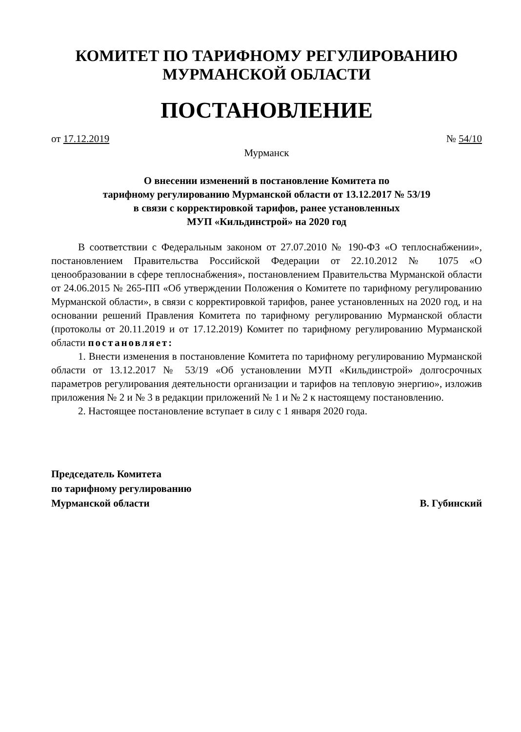КОМИТЕТ ПО ТАРИФНОМУ РЕГУЛИРОВАНИЮ
МУРМАНСКОЙ ОБЛАСТИ
ПОСТАНОВЛЕНИЕ
от 17.12.2019 № 54/10
Мурманск
О внесении изменений в постановление Комитета по
тарифному регулированию Мурманской области от 13.12.2017 № 53/19
в связи с корректировкой тарифов, ранее установленных
МУП «Кильдинстрой» на 2020 год
В соответствии с Федеральным законом от 27.07.2010 № 190-ФЗ «О теплоснабжении», постановлением Правительства Российской Федерации от 22.10.2012 № 1075 «О ценообразовании в сфере теплоснабжения», постановлением Правительства Мурманской области от 24.06.2015 № 265-ПП «Об утверждении Положения о Комитете по тарифному регулированию Мурманской области», в связи с корректировкой тарифов, ранее установленных на 2020 год, и на основании решений Правления Комитета по тарифному регулированию Мурманской области (протоколы от 20.11.2019 и от 17.12.2019) Комитет по тарифному регулированию Мурманской области постановляет:
1. Внести изменения в постановление Комитета по тарифному регулированию Мурманской области от 13.12.2017 № 53/19 «Об установлении МУП «Кильдинстрой» долгосрочных параметров регулирования деятельности организации и тарифов на тепловую энергию», изложив приложения № 2 и № 3 в редакции приложений № 1 и № 2 к настоящему постановлению.
2. Настоящее постановление вступает в силу с 1 января 2020 года.
Председатель Комитета
по тарифному регулированию
Мурманской области
В. Губинский